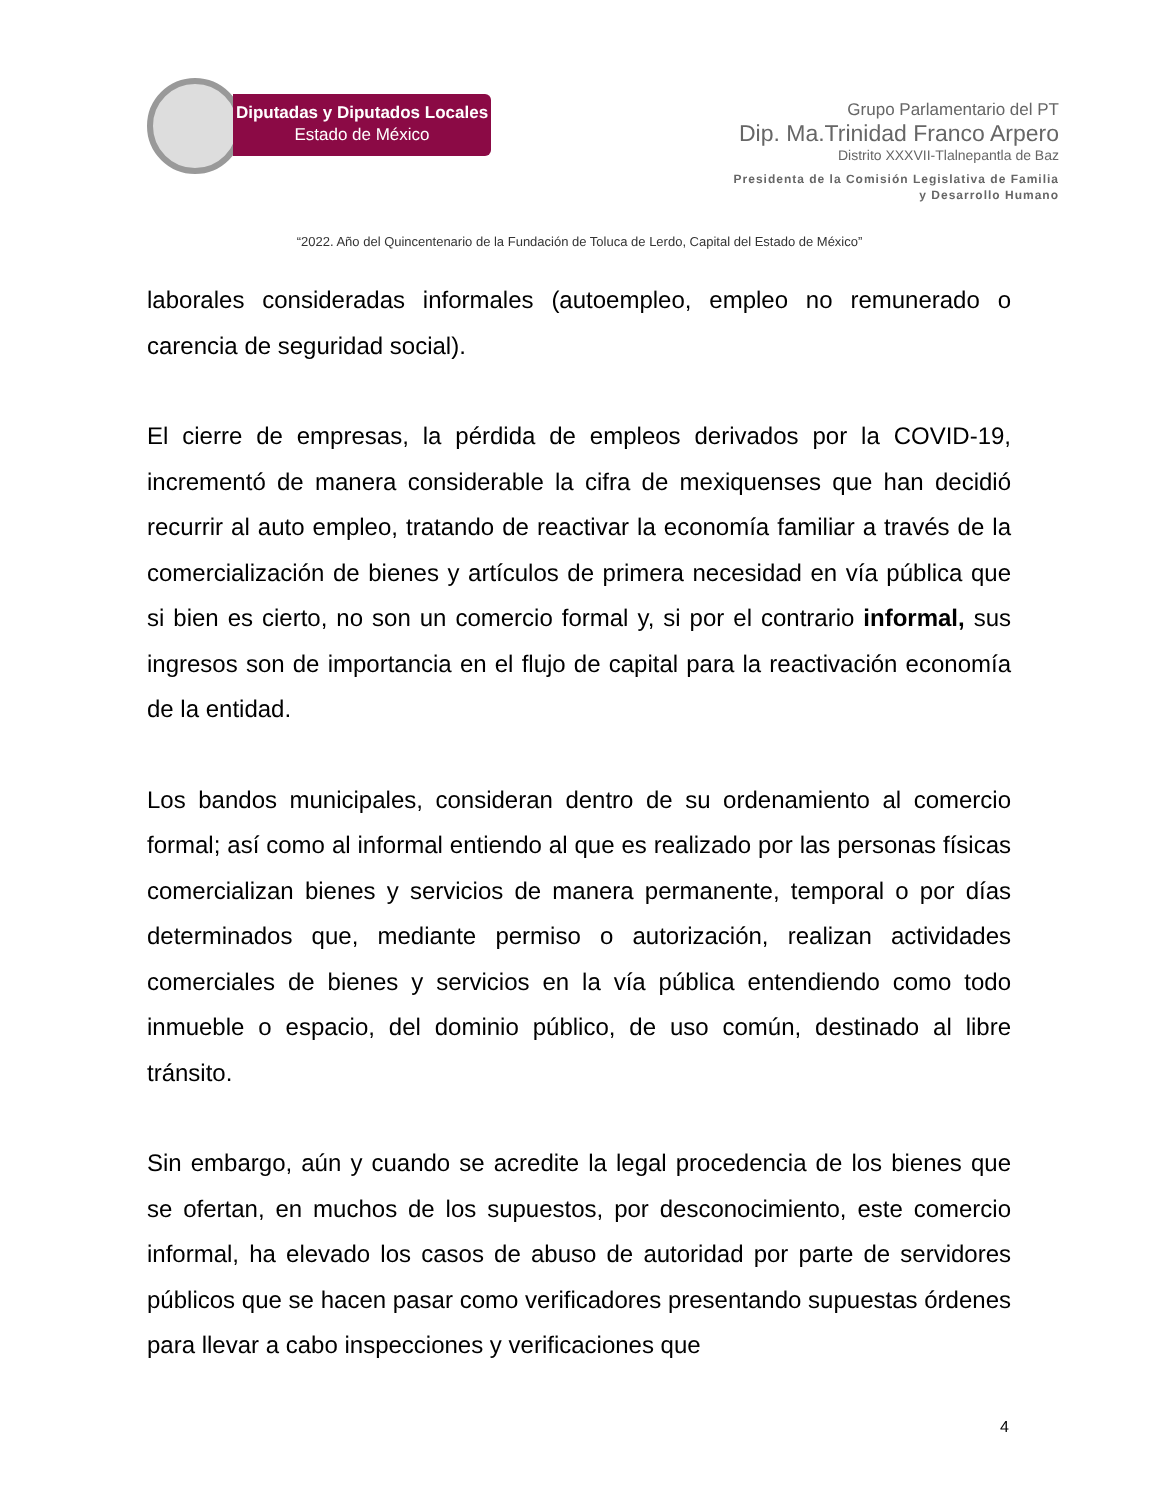Diputadas y Diputados Locales
Estado de México
Grupo Parlamentario del PT
Dip. Ma.Trinidad Franco Arpero
Distrito XXXVII-Tlalnepantla de Baz
Presidenta de la Comisión Legislativa de Familia
y Desarrollo Humano
“2022. Año del Quincentenario de la Fundación de Toluca de Lerdo, Capital del Estado de México”
laborales consideradas informales (autoempleo, empleo no remunerado o carencia de seguridad social).
El cierre de empresas, la pérdida de empleos derivados por la COVID-19, incrementó de manera considerable la cifra de mexiquenses que han decidió recurrir al auto empleo, tratando de reactivar la economía familiar a través de la comercialización de bienes y artículos de primera necesidad en vía pública que si bien es cierto, no son un comercio formal y, si por el contrario informal, sus ingresos son de importancia en el flujo de capital para la reactivación economía de la entidad.
Los bandos municipales, consideran dentro de su ordenamiento al comercio formal; así como al informal entiendo al que es realizado por las personas físicas comercializan bienes y servicios de manera permanente, temporal o por días determinados que, mediante permiso o autorización, realizan actividades comerciales de bienes y servicios en la vía pública entendiendo como todo inmueble o espacio, del dominio público, de uso común, destinado al libre tránsito.
Sin embargo, aún y cuando se acredite la legal procedencia de los bienes que se ofertan, en muchos de los supuestos, por desconocimiento, este comercio informal, ha elevado los casos de abuso de autoridad por parte de servidores públicos que se hacen pasar como verificadores presentando supuestas órdenes para llevar a cabo inspecciones y verificaciones que
4